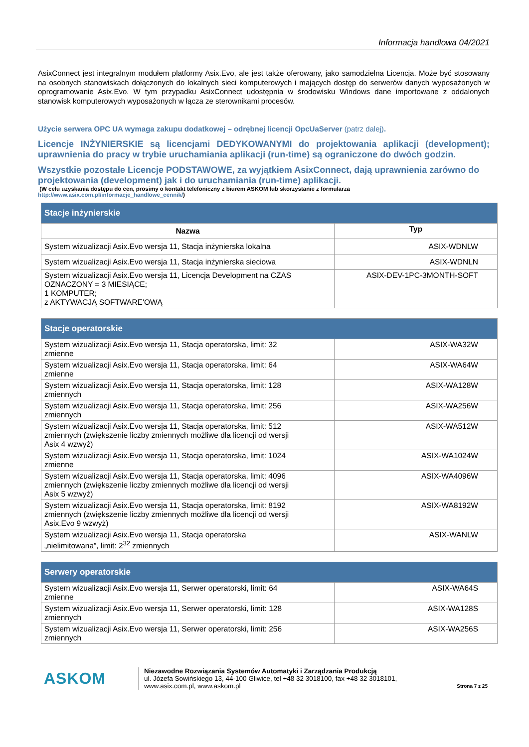Informacja handlowa 04/2021
AsixConnect jest integralnym modułem platformy Asix.Evo, ale jest także oferowany, jako samodzielna Licencja. Może być stosowany na osobnych stanowiskach dołączonych do lokalnych sieci komputerowych i mających dostęp do serwerów danych wyposażonych w oprogramowanie Asix.Evo. W tym przypadku AsixConnect udostępnia w środowisku Windows dane importowane z oddalonych stanowisk komputerowych wyposażonych w łącza ze sterownikami procesów.
Użycie serwera OPC UA wymaga zakupu dodatkowej – odrębnej licencji OpcUaServer (patrz dalej).
Licencje INŻYNIERSKIE są licencjami DEDYKOWANYMI do projektowania aplikacji (development); uprawnienia do pracy w trybie uruchamiania aplikacji (run-time) są ograniczone do dwóch godzin.
Wszystkie pozostałe Licencje PODSTAWOWE, za wyjątkiem AsixConnect, dają uprawnienia zarówno do projektowania (development) jak i do uruchamiania (run-time) aplikacji.
(W celu uzyskania dostępu do cen, prosimy o kontakt telefoniczny z biurem ASKOM lub skorzystanie z formularza
http://www.asix.com.pl/informacje_handlowe_cennik/)
| Stacje inżynierskie | |
| --- | --- |
| Nazwa | Typ |
| System wizualizacji Asix.Evo wersja 11, Stacja inżynierska lokalna | ASIX-WDNLW |
| System wizualizacji Asix.Evo wersja 11, Stacja inżynierska sieciowa | ASIX-WDNLN |
| System wizualizacji Asix.Evo wersja 11, Licencja Development na CZAS OZNACZONY = 3 MIESIĄCE; 1 KOMPUTER; z AKTYWACJĄ SOFTWARE'OWĄ | ASIX-DEV-1PC-3MONTH-SOFT |
| Stacje operatorskie | |
| --- | --- |
| System wizualizacji Asix.Evo wersja 11, Stacja operatorska, limit: 32 zmienne | ASIX-WA32W |
| System wizualizacji Asix.Evo wersja 11, Stacja operatorska, limit: 64 zmienne | ASIX-WA64W |
| System wizualizacji Asix.Evo wersja 11, Stacja operatorska, limit: 128 zmiennych | ASIX-WA128W |
| System wizualizacji Asix.Evo wersja 11, Stacja operatorska, limit: 256 zmiennych | ASIX-WA256W |
| System wizualizacji Asix.Evo wersja 11, Stacja operatorska, limit: 512 zmiennych (zwiększenie liczby zmiennych możliwe dla licencji od wersji Asix 4 wzwyż) | ASIX-WA512W |
| System wizualizacji Asix.Evo wersja 11, Stacja operatorska, limit: 1024 zmienne | ASIX-WA1024W |
| System wizualizacji Asix.Evo wersja 11, Stacja operatorska, limit: 4096 zmiennych (zwiększenie liczby zmiennych możliwe dla licencji od wersji Asix 5 wzwyż) | ASIX-WA4096W |
| System wizualizacji Asix.Evo wersja 11, Stacja operatorska, limit: 8192 zmiennych (zwiększenie liczby zmiennych możliwe dla licencji od wersji Asix.Evo 9 wzwyż) | ASIX-WA8192W |
| System wizualizacji Asix.Evo wersja 11, Stacja operatorska „nielimitowana”, limit: 2<sup>32</sup> zmiennych | ASIX-WANLW |
| Serwery operatorskie | |
| --- | --- |
| System wizualizacji Asix.Evo wersja 11, Serwer operatorski, limit: 64 zmienne | ASIX-WA64S |
| System wizualizacji Asix.Evo wersja 11, Serwer operatorski, limit: 128 zmiennych | ASIX-WA128S |
| System wizualizacji Asix.Evo wersja 11, Serwer operatorski, limit: 256 zmiennych | ASIX-WA256S |
ASKOM
Niezawodne Rozwiązania Systemów Automatyki i Zarządzania Produkcją
ul. Józefa Sowińskiego 13, 44-100 Gliwice, tel +48 32 3018100, fax +48 32 3018101,
www.asix.com.pl, www.askom.pl
Strona 7 z 25